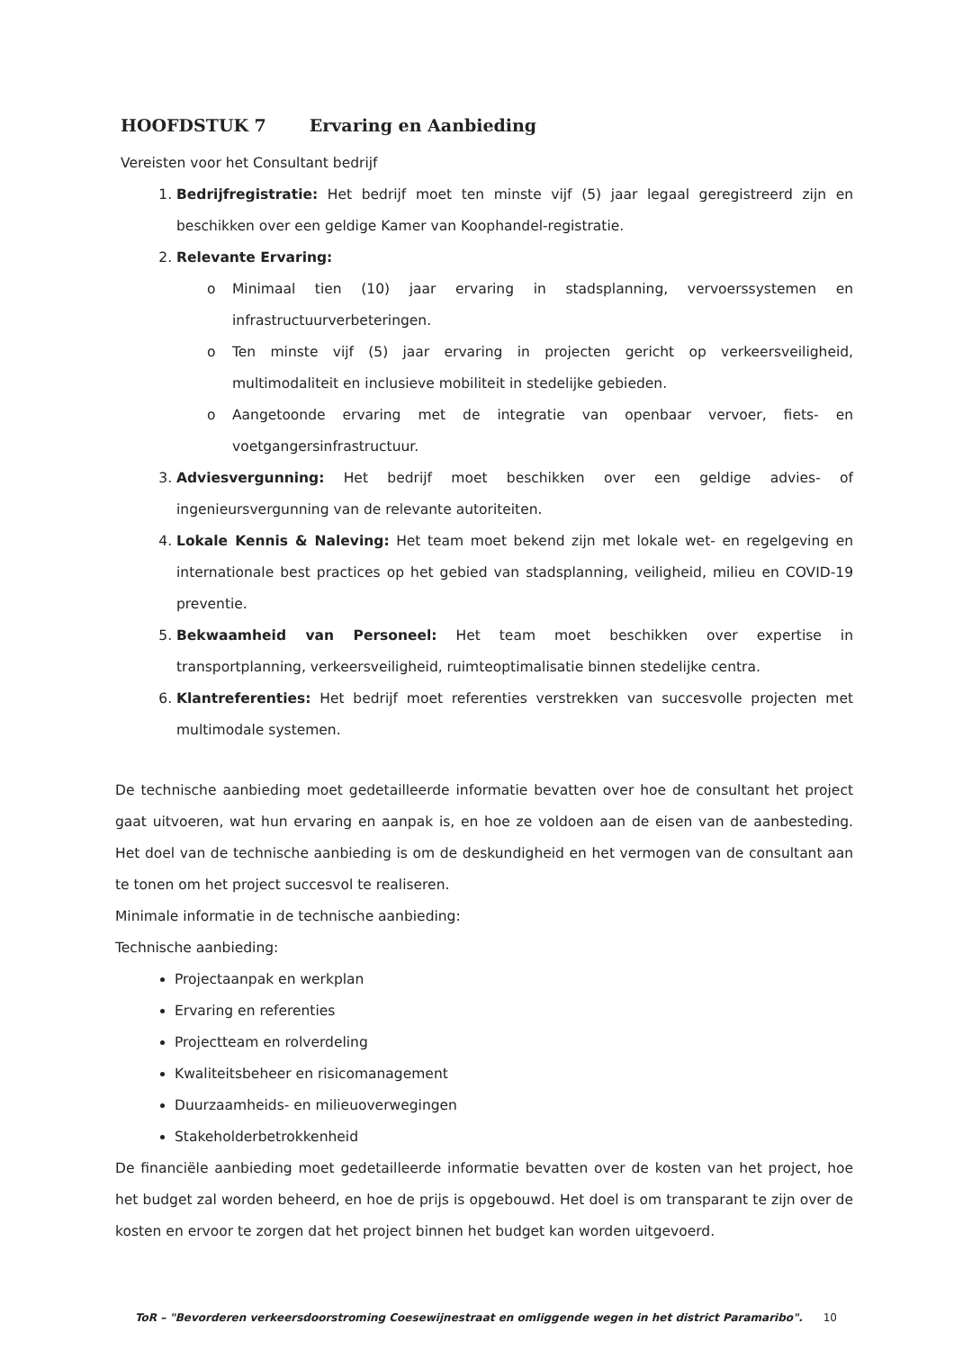HOOFDSTUK 7 Ervaring en Aanbieding
Vereisten voor het Consultant bedrijf
1. Bedrijfregistratie: Het bedrijf moet ten minste vijf (5) jaar legaal geregistreerd zijn en beschikken over een geldige Kamer van Koophandel-registratie.
2. Relevante Ervaring:
o Minimaal tien (10) jaar ervaring in stadsplanning, vervoerssystemen en infrastructuurverbeteringen.
o Ten minste vijf (5) jaar ervaring in projecten gericht op verkeersveiligheid, multimodaliteit en inclusieve mobiliteit in stedelijke gebieden.
o Aangetoonde ervaring met de integratie van openbaar vervoer, fiets- en voetgangersinfrastructuur.
3. Adviesvergunning: Het bedrijf moet beschikken over een geldige advies- of ingenieursvergunning van de relevante autoriteiten.
4. Lokale Kennis & Naleving: Het team moet bekend zijn met lokale wet- en regelgeving en internationale best practices op het gebied van stadsplanning, veiligheid, milieu en COVID-19 preventie.
5. Bekwaamheid van Personeel: Het team moet beschikken over expertise in transportplanning, verkeersveiligheid, ruimteoptimalisatie binnen stedelijke centra.
6. Klantreferenties: Het bedrijf moet referenties verstrekken van succesvolle projecten met multimodale systemen.
De technische aanbieding moet gedetailleerde informatie bevatten over hoe de consultant het project gaat uitvoeren, wat hun ervaring en aanpak is, en hoe ze voldoen aan de eisen van de aanbesteding. Het doel van de technische aanbieding is om de deskundigheid en het vermogen van de consultant aan te tonen om het project succesvol te realiseren.
Minimale informatie in de technische aanbieding:
Technische aanbieding:
Projectaanpak en werkplan
Ervaring en referenties
Projectteam en rolverdeling
Kwaliteitsbeheer en risicomanagement
Duurzaamheids- en milieuoverwegingen
Stakeholderbetrokkenheid
De financiële aanbieding moet gedetailleerde informatie bevatten over de kosten van het project, hoe het budget zal worden beheerd, en hoe de prijs is opgebouwd. Het doel is om transparant te zijn over de kosten en ervoor te zorgen dat het project binnen het budget kan worden uitgevoerd.
ToR – "Bevorderen verkeersdoorstroming Coesewijnestraat en omliggende wegen in het district Paramaribo". 10